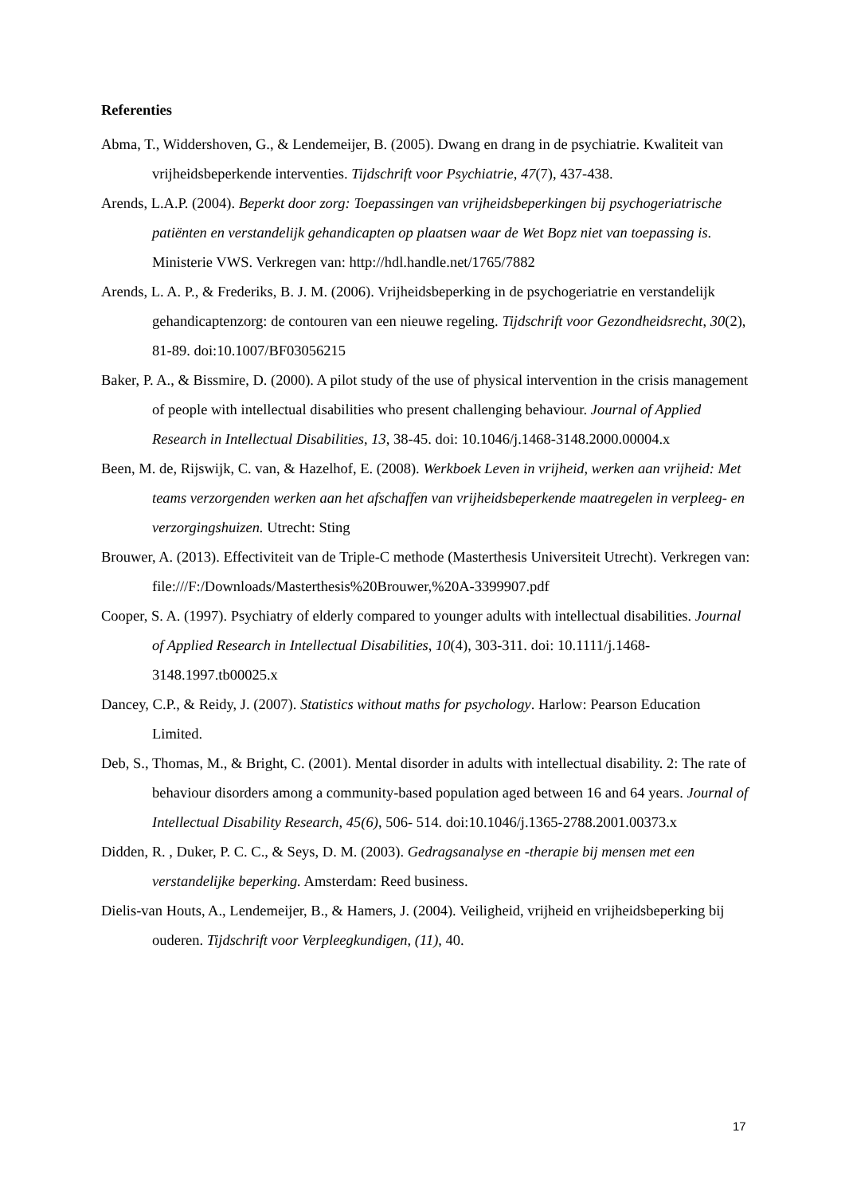Referenties
Abma, T., Widdershoven, G., & Lendemeijer, B. (2005). Dwang en drang in de psychiatrie. Kwaliteit van vrijheidsbeperkende interventies. Tijdschrift voor Psychiatrie, 47(7), 437-438.
Arends, L.A.P. (2004). Beperkt door zorg: Toepassingen van vrijheidsbeperkingen bij psychogeriatrische patiënten en verstandelijk gehandicapten op plaatsen waar de Wet Bopz niet van toepassing is. Ministerie VWS. Verkregen van: http://hdl.handle.net/1765/7882
Arends, L. A. P., & Frederiks, B. J. M. (2006). Vrijheidsbeperking in de psychogeriatrie en verstandelijk gehandicaptenzorg: de contouren van een nieuwe regeling. Tijdschrift voor Gezondheidsrecht, 30(2), 81-89. doi:10.1007/BF03056215
Baker, P. A., & Bissmire, D. (2000). A pilot study of the use of physical intervention in the crisis management of people with intellectual disabilities who present challenging behaviour. Journal of Applied Research in Intellectual Disabilities, 13, 38-45. doi: 10.1046/j.1468-3148.2000.00004.x
Been, M. de, Rijswijk, C. van, & Hazelhof, E. (2008). Werkboek Leven in vrijheid, werken aan vrijheid: Met teams verzorgenden werken aan het afschaffen van vrijheidsbeperkende maatregelen in verpleeg- en verzorgingshuizen. Utrecht: Sting
Brouwer, A. (2013). Effectiviteit van de Triple-C methode (Masterthesis Universiteit Utrecht). Verkregen van: file:///F:/Downloads/Masterthesis%20Brouwer,%20A-3399907.pdf
Cooper, S. A. (1997). Psychiatry of elderly compared to younger adults with intellectual disabilities. Journal of Applied Research in Intellectual Disabilities, 10(4), 303-311. doi: 10.1111/j.1468-3148.1997.tb00025.x
Dancey, C.P., & Reidy, J. (2007). Statistics without maths for psychology. Harlow: Pearson Education Limited.
Deb, S., Thomas, M., & Bright, C. (2001). Mental disorder in adults with intellectual disability. 2: The rate of behaviour disorders among a community-based population aged between 16 and 64 years. Journal of Intellectual Disability Research, 45(6), 506- 514. doi:10.1046/j.1365-2788.2001.00373.x
Didden, R. , Duker, P. C. C., & Seys, D. M. (2003). Gedragsanalyse en -therapie bij mensen met een verstandelijke beperking. Amsterdam: Reed business.
Dielis-van Houts, A., Lendemeijer, B., & Hamers, J. (2004). Veiligheid, vrijheid en vrijheidsbeperking bij ouderen. Tijdschrift voor Verpleegkundigen, (11), 40.
17